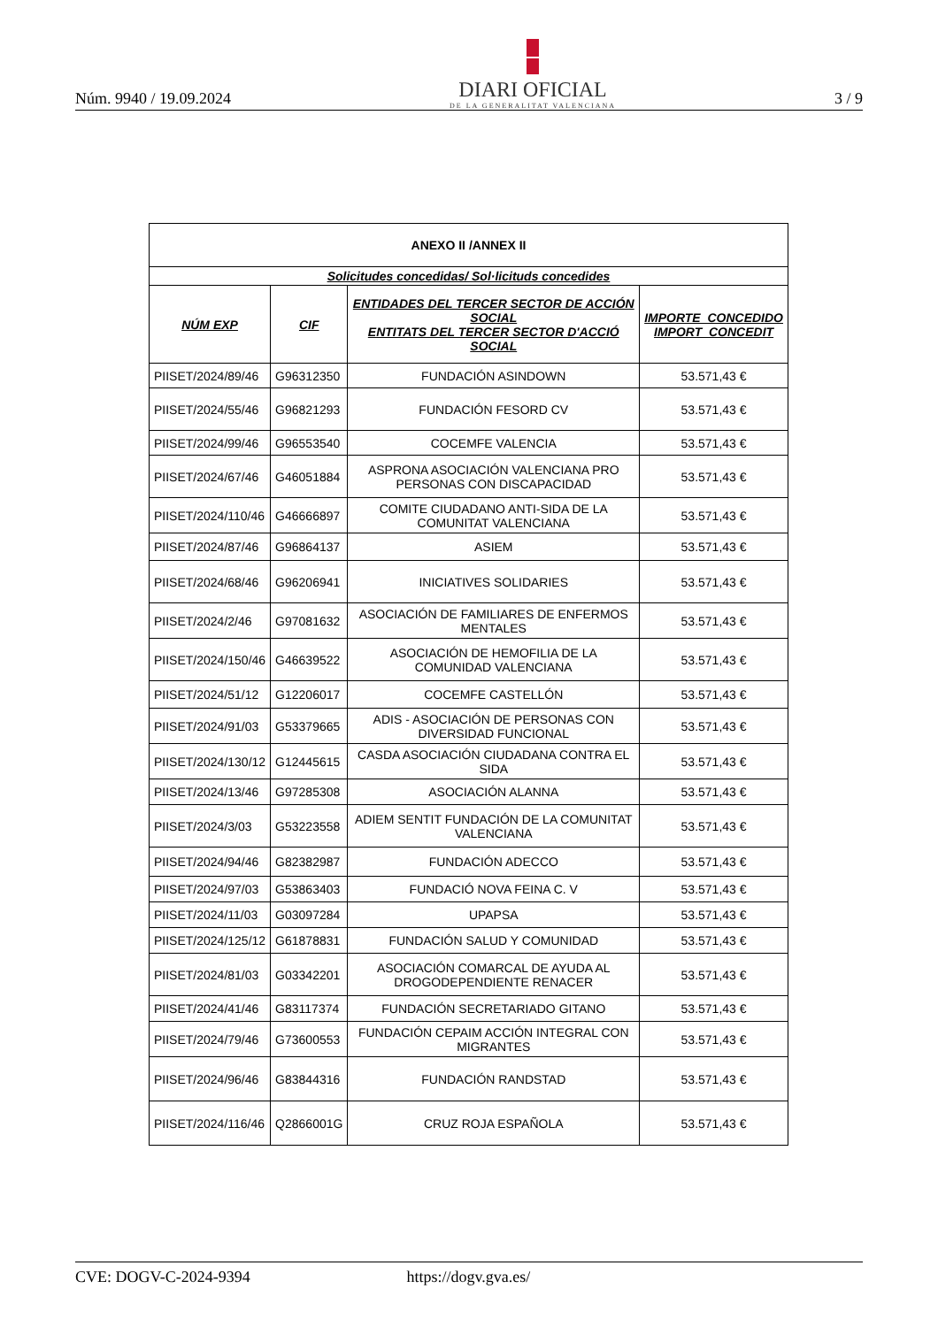Núm. 9940 / 19.09.2024
DIARI OFICIAL
DE LA GENERALITAT VALENCIANA
3 / 9
| ANEXO II /ANNEX II | | | |
| --- | --- | --- | --- |
| Solicitudes concedidas/ Sol·licituds concedides | | | |
| NÚM EXP | CIF | ENTIDADES DEL TERCER SECTOR DE ACCIÓN SOCIAL ENTITATS DEL TERCER SECTOR D'ACCIÓ SOCIAL | IMPORTE_CONCEDIDO IMPORT_CONCEDIT |
| PIISET/2024/89/46 | G96312350 | FUNDACIÓN ASINDOWN | 53.571,43 € |
| PIISET/2024/55/46 | G96821293 | FUNDACIÓN FESORD CV | 53.571,43 € |
| PIISET/2024/99/46 | G96553540 | COCEMFE VALENCIA | 53.571,43 € |
| PIISET/2024/67/46 | G46051884 | ASPRONA ASOCIACIÓN VALENCIANA PRO PERSONAS CON DISCAPACIDAD | 53.571,43 € |
| PIISET/2024/110/46 | G46666897 | COMITE CIUDADANO ANTI-SIDA DE LA COMUNITAT VALENCIANA | 53.571,43 € |
| PIISET/2024/87/46 | G96864137 | ASIEM | 53.571,43 € |
| PIISET/2024/68/46 | G96206941 | INICIATIVES SOLIDARIES | 53.571,43 € |
| PIISET/2024/2/46 | G97081632 | ASOCIACIÓN DE FAMILIARES DE ENFERMOS MENTALES | 53.571,43 € |
| PIISET/2024/150/46 | G46639522 | ASOCIACIÓN DE HEMOFILIA DE LA COMUNIDAD VALENCIANA | 53.571,43 € |
| PIISET/2024/51/12 | G12206017 | COCEMFE CASTELLÓN | 53.571,43 € |
| PIISET/2024/91/03 | G53379665 | ADIS - ASOCIACIÓN DE PERSONAS CON DIVERSIDAD FUNCIONAL | 53.571,43 € |
| PIISET/2024/130/12 | G12445615 | CASDA ASOCIACIÓN CIUDADANA CONTRA EL SIDA | 53.571,43 € |
| PIISET/2024/13/46 | G97285308 | ASOCIACIÓN ALANNA | 53.571,43 € |
| PIISET/2024/3/03 | G53223558 | ADIEM SENTIT FUNDACIÓN DE LA COMUNITAT VALENCIANA | 53.571,43 € |
| PIISET/2024/94/46 | G82382987 | FUNDACIÓN ADECCO | 53.571,43 € |
| PIISET/2024/97/03 | G53863403 | FUNDACIÓ NOVA FEINA C. V | 53.571,43 € |
| PIISET/2024/11/03 | G03097284 | UPAPSA | 53.571,43 € |
| PIISET/2024/125/12 | G61878831 | FUNDACIÓN SALUD Y COMUNIDAD | 53.571,43 € |
| PIISET/2024/81/03 | G03342201 | ASOCIACIÓN COMARCAL DE AYUDA AL DROGODEPENDIENTE RENACER | 53.571,43 € |
| PIISET/2024/41/46 | G83117374 | FUNDACIÓN SECRETARIADO GITANO | 53.571,43 € |
| PIISET/2024/79/46 | G73600553 | FUNDACIÓN CEPAIM ACCIÓN INTEGRAL CON MIGRANTES | 53.571,43 € |
| PIISET/2024/96/46 | G83844316 | FUNDACIÓN RANDSTAD | 53.571,43 € |
| PIISET/2024/116/46 | Q2866001G | CRUZ ROJA ESPAÑOLA | 53.571,43 € |
CVE: DOGV-C-2024-9394 https://dogv.gva.es/